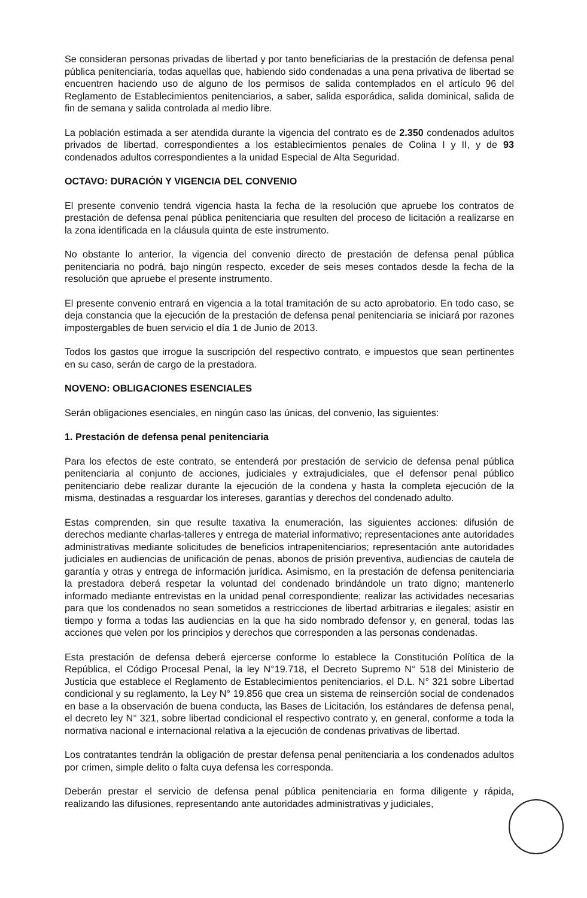Se consideran personas privadas de libertad y por tanto beneficiarias de la prestación de defensa penal pública penitenciaria, todas aquellas que, habiendo sido condenadas a una pena privativa de libertad se encuentren haciendo uso de alguno de los permisos de salida contemplados en el artículo 96 del Reglamento de Establecimientos penitenciarios, a saber, salida esporádica, salida dominical, salida de fin de semana y salida controlada al medio libre.
La población estimada a ser atendida durante la vigencia del contrato es de 2.350 condenados adultos privados de libertad, correspondientes a los establecimientos penales de Colina I y II, y de 93 condenados adultos correspondientes a la unidad Especial de Alta Seguridad.
OCTAVO: DURACIÓN Y VIGENCIA DEL CONVENIO
El presente convenio tendrá vigencia hasta la fecha de la resolución que apruebe los contratos de prestación de defensa penal pública penitenciaria que resulten del proceso de licitación a realizarse en la zona identificada en la cláusula quinta de este instrumento.
No obstante lo anterior, la vigencia del convenio directo de prestación de defensa penal pública penitenciaria no podrá, bajo ningún respecto, exceder de seis meses contados desde la fecha de la resolución que apruebe el presente instrumento.
El presente convenio entrará en vigencia a la total tramitación de su acto aprobatorio. En todo caso, se deja constancia que la ejecución de la prestación de defensa penal penitenciaria se iniciará por razones impostergables de buen servicio el día 1 de Junio de 2013.
Todos los gastos que irrogue la suscripción del respectivo contrato, e impuestos que sean pertinentes en su caso, serán de cargo de la prestadora.
NOVENO: OBLIGACIONES ESENCIALES
Serán obligaciones esenciales, en ningún caso las únicas, del convenio, las siguientes:
1. Prestación de defensa penal penitenciaria
Para los efectos de este contrato, se entenderá por prestación de servicio de defensa penal pública penitenciaria al conjunto de acciones, judiciales y extrajudiciales, que el defensor penal público penitenciario debe realizar durante la ejecución de la condena y hasta la completa ejecución de la misma, destinadas a resguardar los intereses, garantías y derechos del condenado adulto.
Estas comprenden, sin que resulte taxativa la enumeración, las siguientes acciones: difusión de derechos mediante charlas-talleres y entrega de material informativo; representaciones ante autoridades administrativas mediante solicitudes de beneficios intrapenitenciarios; representación ante autoridades judiciales en audiencias de unificación de penas, abonos de prisión preventiva, audiencias de cautela de garantía y otras y entrega de información jurídica. Asimismo, en la prestación de defensa penitenciaria la prestadora deberá respetar la voluntad del condenado brindándole un trato digno; mantenerlo informado mediante entrevistas en la unidad penal correspondiente; realizar las actividades necesarias para que los condenados no sean sometidos a restricciones de libertad arbitrarias e ilegales; asistir en tiempo y forma a todas las audiencias en la que ha sido nombrado defensor y, en general, todas las acciones que velen por los principios y derechos que corresponden a las personas condenadas.
Esta prestación de defensa deberá ejercerse conforme lo establece la Constitución Política de la República, el Código Procesal Penal, la ley N°19.718, el Decreto Supremo N° 518 del Ministerio de Justicia que establece el Reglamento de Establecimientos penitenciarios, el D.L. N° 321 sobre Libertad condicional y su reglamento, la Ley N° 19.856 que crea un sistema de reinserción social de condenados en base a la observación de buena conducta, las Bases de Licitación, los estándares de defensa penal, el decreto ley N° 321, sobre libertad condicional el respectivo contrato y, en general, conforme a toda la normativa nacional e internacional relativa a la ejecución de condenas privativas de libertad.
Los contratantes tendrán la obligación de prestar defensa penal penitenciaria a los condenados adultos por crimen, simple delito o falta cuya defensa les corresponda.
Deberán prestar el servicio de defensa penal pública penitenciaria en forma diligente y rápida, realizando las difusiones, representando ante autoridades administrativas y judiciales,